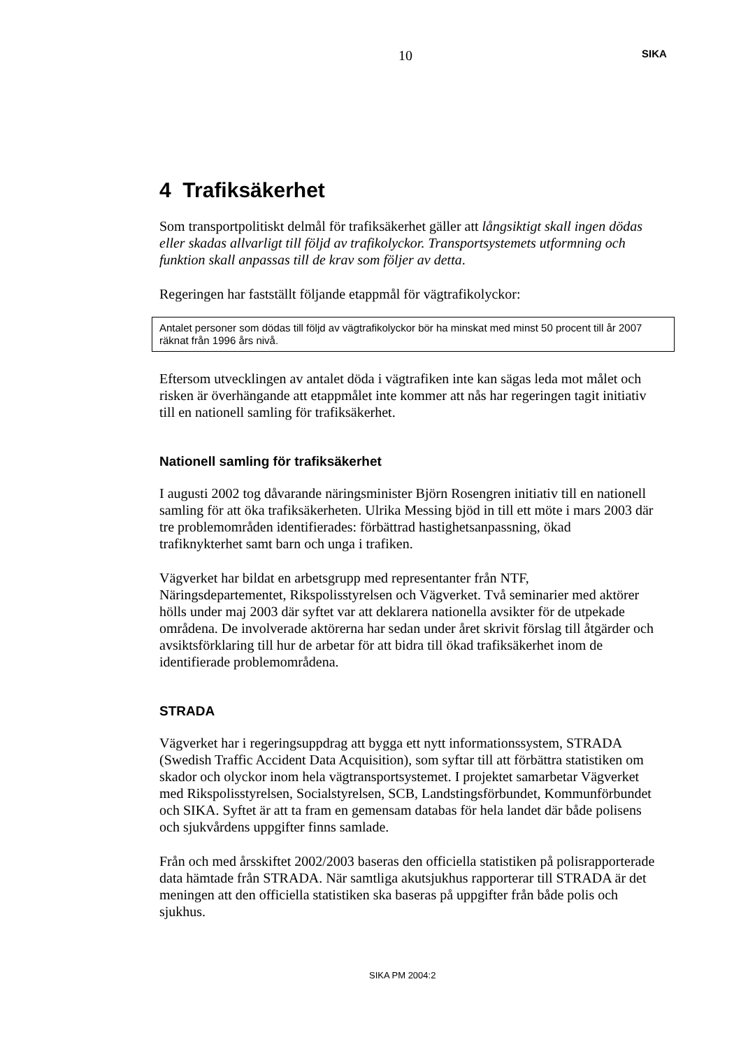10 SIKA
4 Trafiksäkerhet
Som transportpolitiskt delmål för trafiksäkerhet gäller att långsiktigt skall ingen dödas eller skadas allvarligt till följd av trafikolyckor. Transportsystemets utformning och funktion skall anpassas till de krav som följer av detta.
Regeringen har fastställt följande etappmål för vägtrafikolyckor:
Antalet personer som dödas till följd av vägtrafikolyckor bör ha minskat med minst 50 procent till år 2007 räknat från 1996 års nivå.
Eftersom utvecklingen av antalet döda i vägtrafiken inte kan sägas leda mot målet och risken är överhängande att etappmålet inte kommer att nås har regeringen tagit initiativ till en nationell samling för trafiksäkerhet.
Nationell samling för trafiksäkerhet
I augusti 2002 tog dåvarande näringsminister Björn Rosengren initiativ till en nationell samling för att öka trafiksäkerheten. Ulrika Messing bjöd in till ett möte i mars 2003 där tre problemområden identifierades: förbättrad hastighetsanpassning, ökad trafiknykterhet samt barn och unga i trafiken.
Vägverket har bildat en arbetsgrupp med representanter från NTF, Näringsdepartementet, Rikspolisstyrelsen och Vägverket. Två seminarier med aktörer hölls under maj 2003 där syftet var att deklarera nationella avsikter för de utpekade områdena. De involverade aktörerna har sedan under året skrivit förslag till åtgärder och avsiktsförklaring till hur de arbetar för att bidra till ökad trafiksäkerhet inom de identifierade problemområdena.
STRADA
Vägverket har i regeringsuppdrag att bygga ett nytt informationssystem, STRADA (Swedish Traffic Accident Data Acquisition), som syftar till att förbättra statistiken om skador och olyckor inom hela vägtransportsystemet. I projektet samarbetar Vägverket med Rikspolisstyrelsen, Socialstyrelsen, SCB, Landstingsförbundet, Kommunförbundet och SIKA. Syftet är att ta fram en gemensam databas för hela landet där både polisens och sjukvårdens uppgifter finns samlade.
Från och med årsskiftet 2002/2003 baseras den officiella statistiken på polisrapporterade data hämtade från STRADA. När samtliga akutsjukhus rapporterar till STRADA är det meningen att den officiella statistiken ska baseras på uppgifter från både polis och sjukhus.
SIKA PM 2004:2